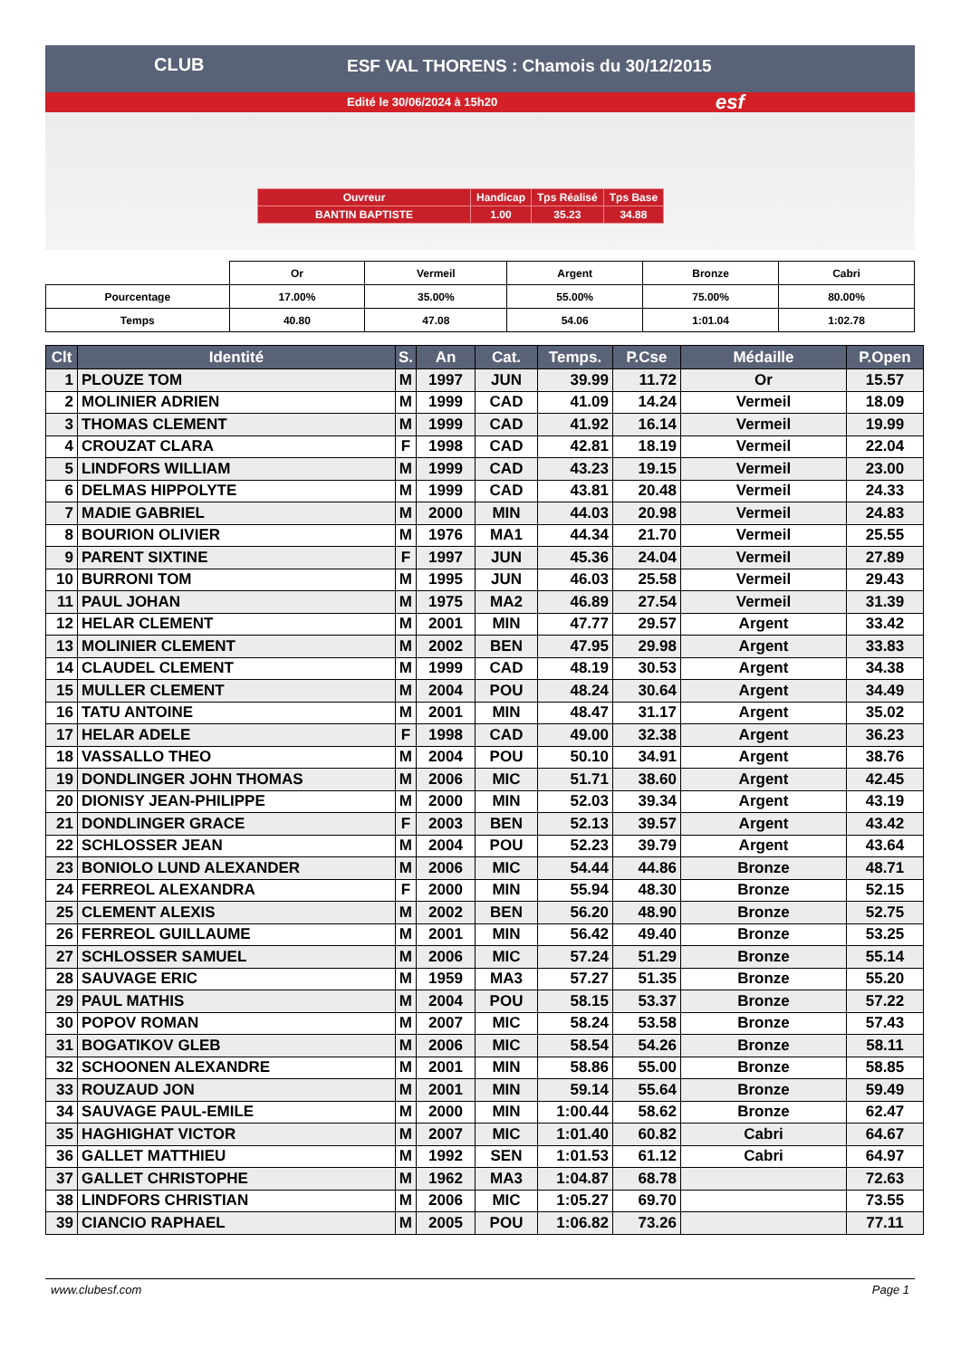ESF VAL THORENS : Chamois du 30/12/2015
Edité le 30/06/2024 à 15h20
CLUB
esf
| Ouvreur | Handicap | Tps Réalisé | Tps Base |
| BANTIN BAPTISTE | 1.00 | 35.23 | 34.88 |
| | Or | Vermeil | Argent | Bronze | Cabri |
| Pourcentage | 17.00% | 35.00% | 55.00% | 75.00% | 80.00% |
| Temps | 40.80 | 47.08 | 54.06 | 1:01.04 | 1:02.78 |
| Clt | Identité | S. | An | Cat. | Temps. | P.Cse | Médaille | P.Open |
| --- | --- | --- | --- | --- | --- | --- | --- | --- |
| 1 | PLOUZE TOM | M | 1997 | JUN | 39.99 | 11.72 | Or | 15.57 |
| 2 | MOLINIER ADRIEN | M | 1999 | CAD | 41.09 | 14.24 | Vermeil | 18.09 |
| 3 | THOMAS CLEMENT | M | 1999 | CAD | 41.92 | 16.14 | Vermeil | 19.99 |
| 4 | CROUZAT CLARA | F | 1998 | CAD | 42.81 | 18.19 | Vermeil | 22.04 |
| 5 | LINDFORS WILLIAM | M | 1999 | CAD | 43.23 | 19.15 | Vermeil | 23.00 |
| 6 | DELMAS HIPPOLYTE | M | 1999 | CAD | 43.81 | 20.48 | Vermeil | 24.33 |
| 7 | MADIE GABRIEL | M | 2000 | MIN | 44.03 | 20.98 | Vermeil | 24.83 |
| 8 | BOURION OLIVIER | M | 1976 | MA1 | 44.34 | 21.70 | Vermeil | 25.55 |
| 9 | PARENT SIXTINE | F | 1997 | JUN | 45.36 | 24.04 | Vermeil | 27.89 |
| 10 | BURRONI TOM | M | 1995 | JUN | 46.03 | 25.58 | Vermeil | 29.43 |
| 11 | PAUL JOHAN | M | 1975 | MA2 | 46.89 | 27.54 | Vermeil | 31.39 |
| 12 | HELAR CLEMENT | M | 2001 | MIN | 47.77 | 29.57 | Argent | 33.42 |
| 13 | MOLINIER CLEMENT | M | 2002 | BEN | 47.95 | 29.98 | Argent | 33.83 |
| 14 | CLAUDEL CLEMENT | M | 1999 | CAD | 48.19 | 30.53 | Argent | 34.38 |
| 15 | MULLER CLEMENT | M | 2004 | POU | 48.24 | 30.64 | Argent | 34.49 |
| 16 | TATU ANTOINE | M | 2001 | MIN | 48.47 | 31.17 | Argent | 35.02 |
| 17 | HELAR ADELE | F | 1998 | CAD | 49.00 | 32.38 | Argent | 36.23 |
| 18 | VASSALLO THEO | M | 2004 | POU | 50.10 | 34.91 | Argent | 38.76 |
| 19 | DONDLINGER JOHN THOMAS | M | 2006 | MIC | 51.71 | 38.60 | Argent | 42.45 |
| 20 | DIONISY JEAN-PHILIPPE | M | 2000 | MIN | 52.03 | 39.34 | Argent | 43.19 |
| 21 | DONDLINGER GRACE | F | 2003 | BEN | 52.13 | 39.57 | Argent | 43.42 |
| 22 | SCHLOSSER JEAN | M | 2004 | POU | 52.23 | 39.79 | Argent | 43.64 |
| 23 | BONIOLO LUND ALEXANDER | M | 2006 | MIC | 54.44 | 44.86 | Bronze | 48.71 |
| 24 | FERREOL ALEXANDRA | F | 2000 | MIN | 55.94 | 48.30 | Bronze | 52.15 |
| 25 | CLEMENT ALEXIS | M | 2002 | BEN | 56.20 | 48.90 | Bronze | 52.75 |
| 26 | FERREOL GUILLAUME | M | 2001 | MIN | 56.42 | 49.40 | Bronze | 53.25 |
| 27 | SCHLOSSER SAMUEL | M | 2006 | MIC | 57.24 | 51.29 | Bronze | 55.14 |
| 28 | SAUVAGE ERIC | M | 1959 | MA3 | 57.27 | 51.35 | Bronze | 55.20 |
| 29 | PAUL MATHIS | M | 2004 | POU | 58.15 | 53.37 | Bronze | 57.22 |
| 30 | POPOV ROMAN | M | 2007 | MIC | 58.24 | 53.58 | Bronze | 57.43 |
| 31 | BOGATIKOV GLEB | M | 2006 | MIC | 58.54 | 54.26 | Bronze | 58.11 |
| 32 | SCHOONEN ALEXANDRE | M | 2001 | MIN | 58.86 | 55.00 | Bronze | 58.85 |
| 33 | ROUZAUD JON | M | 2001 | MIN | 59.14 | 55.64 | Bronze | 59.49 |
| 34 | SAUVAGE PAUL-EMILE | M | 2000 | MIN | 1:00.44 | 58.62 | Bronze | 62.47 |
| 35 | HAGHIGHAT VICTOR | M | 2007 | MIC | 1:01.40 | 60.82 | Cabri | 64.67 |
| 36 | GALLET MATTHIEU | M | 1992 | SEN | 1:01.53 | 61.12 | Cabri | 64.97 |
| 37 | GALLET CHRISTOPHE | M | 1962 | MA3 | 1:04.87 | 68.78 | | 72.63 |
| 38 | LINDFORS CHRISTIAN | M | 2006 | MIC | 1:05.27 | 69.70 | | 73.55 |
| 39 | CIANCIO RAPHAEL | M | 2005 | POU | 1:06.82 | 73.26 | | 77.11 |
www.clubesf.com Page 1